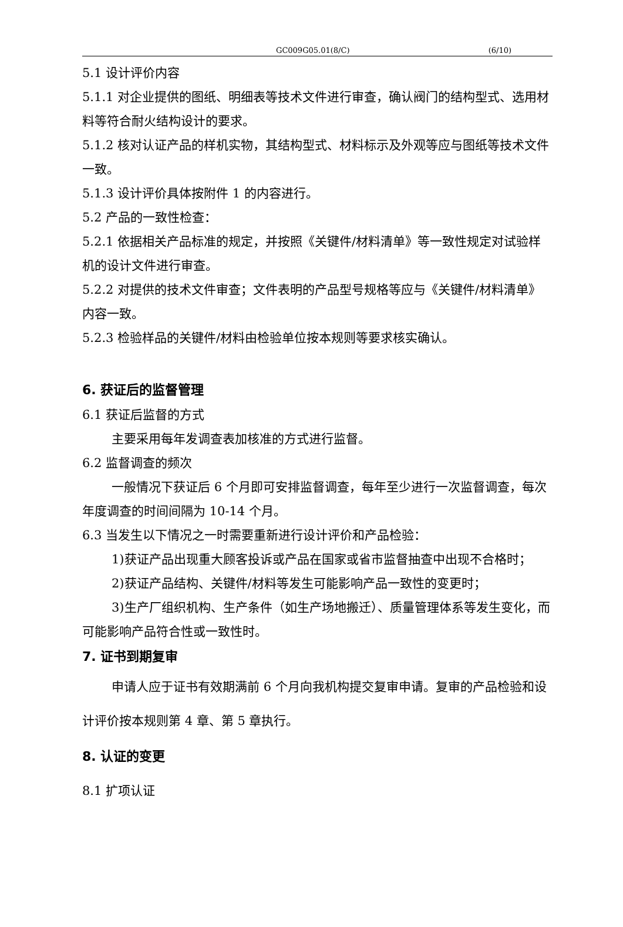GC009G05.01(8/C) (6/10)
5.1 设计评价内容
5.1.1 对企业提供的图纸、明细表等技术文件进行审查，确认阀门的结构型式、选用材料等符合耐火结构设计的要求。
5.1.2 核对认证产品的样机实物，其结构型式、材料标示及外观等应与图纸等技术文件一致。
5.1.3 设计评价具体按附件 1 的内容进行。
5.2 产品的一致性检查：
5.2.1 依据相关产品标准的规定，并按照《关键件/材料清单》等一致性规定对试验样机的设计文件进行审查。
5.2.2 对提供的技术文件审查；文件表明的产品型号规格等应与《关键件/材料清单》内容一致。
5.2.3 检验样品的关键件/材料由检验单位按本规则等要求核实确认。
6. 获证后的监督管理
6.1 获证后监督的方式
主要采用每年发调查表加核准的方式进行监督。
6.2 监督调查的频次
一般情况下获证后 6 个月即可安排监督调查，每年至少进行一次监督调查，每次年度调查的时间间隔为 10-14 个月。
6.3 当发生以下情况之一时需要重新进行设计评价和产品检验：
1)获证产品出现重大顾客投诉或产品在国家或省市监督抽查中出现不合格时；
2)获证产品结构、关键件/材料等发生可能影响产品一致性的变更时；
3)生产厂组织机构、生产条件（如生产场地搬迁）、质量管理体系等发生变化，而可能影响产品符合性或一致性时。
7. 证书到期复审
申请人应于证书有效期满前 6 个月向我机构提交复审申请。复审的产品检验和设计评价按本规则第 4 章、第 5 章执行。
8. 认证的变更
8.1 扩项认证